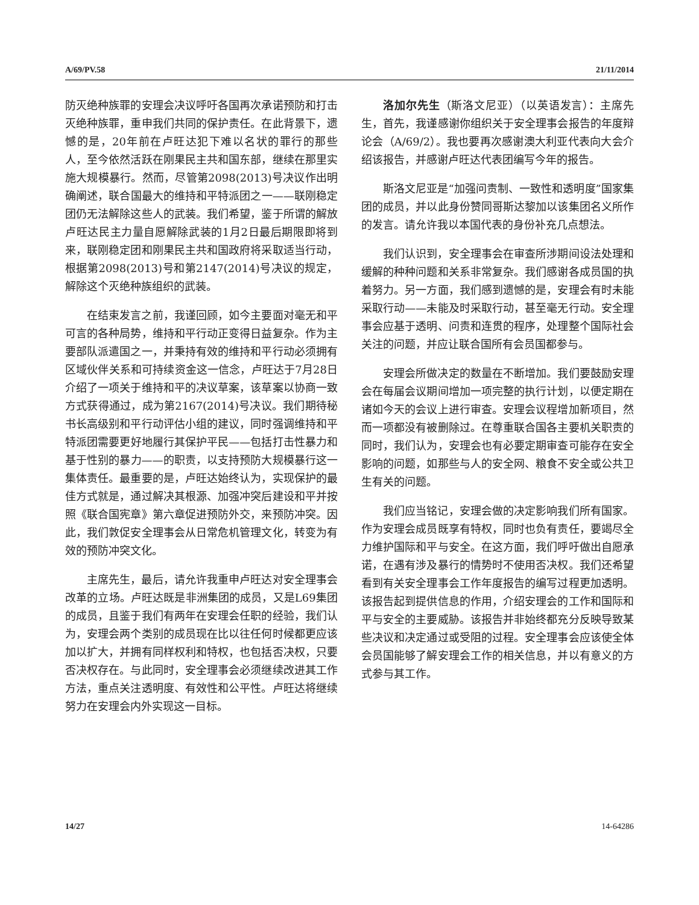A/69/PV.58 21/11/2014
防灭绝种族罪的安理会决议呼吁各国再次承诺预防和打击灭绝种族罪，重申我们共同的保护责任。在此背景下，遗憾的是，20年前在卢旺达犯下难以名状的罪行的那些人，至今依然活跃在刚果民主共和国东部，继续在那里实施大规模暴行。然而，尽管第2098(2013)号决议作出明确阐述，联合国最大的维持和平特派团之一——联刚稳定团仍无法解除这些人的武装。我们希望，鉴于所谓的解放卢旺达民主力量自愿解除武装的1月2日最后期限即将到来，联刚稳定团和刚果民主共和国政府将采取适当行动，根据第2098(2013)号和第2147(2014)号决议的规定，解除这个灭绝种族组织的武装。
在结束发言之前，我谨回顾，如今主要面对毫无和平可言的各种局势，维持和平行动正变得日益复杂。作为主要部队派遣国之一，并秉持有效的维持和平行动必须拥有区域伙伴关系和可持续资金这一信念，卢旺达于7月28日介绍了一项关于维持和平的决议草案，该草案以协商一致方式获得通过，成为第2167(2014)号决议。我们期待秘书长高级别和平行动评估小组的建议，同时强调维持和平特派团需要更好地履行其保护平民——包括打击性暴力和基于性别的暴力——的职责，以支持预防大规模暴行这一集体责任。最重要的是，卢旺达始终认为，实现保护的最佳方式就是，通过解决其根源、加强冲突后建设和平并按照《联合国宪章》第六章促进预防外交，来预防冲突。因此，我们敦促安全理事会从日常危机管理文化，转变为有效的预防冲突文化。
主席先生，最后，请允许我重申卢旺达对安全理事会改革的立场。卢旺达既是非洲集团的成员，又是L69集团的成员，且鉴于我们有两年在安理会任职的经验，我们认为，安理会两个类别的成员现在比以往任何时候都更应该加以扩大，并拥有同样权利和特权，也包括否决权，只要否决权存在。与此同时，安全理事会必须继续改进其工作方法，重点关注透明度、有效性和公平性。卢旺达将继续努力在安理会内外实现这一目标。
洛加尔先生（斯洛文尼亚）（以英语发言）：主席先生，首先，我谨感谢你组织关于安全理事会报告的年度辩论会（A/69/2）。我也要再次感谢澳大利亚代表向大会介绍该报告，并感谢卢旺达代表团编写今年的报告。
斯洛文尼亚是“加强问责制、一致性和透明度”国家集团的成员，并以此身份赞同哥斯达黎加以该集团名义所作的发言。请允许我以本国代表的身份补充几点想法。
我们认识到，安全理事会在审查所涉期间设法处理和缓解的种种问题和关系非常复杂。我们感谢各成员国的执着努力。另一方面，我们感到遗憾的是，安理会有时未能采取行动——未能及时采取行动，甚至毫无行动。安全理事会应基于透明、问责和连贯的程序，处理整个国际社会关注的问题，并应让联合国所有会员国都参与。
安理会所做决定的数量在不断增加。我们要鼓励安理会在每届会议期间增加一项完整的执行计划，以便定期在诸如今天的会议上进行审查。安理会议程增加新项目，然而一项都没有被删除过。在尊重联合国各主要机关职责的同时，我们认为，安理会也有必要定期审查可能存在安全影响的问题，如那些与人的安全网、粮食不安全或公共卫生有关的问题。
我们应当铭记，安理会做的决定影响我们所有国家。作为安理会成员既享有特权，同时也负有责任，要竭尽全力维护国际和平与安全。在这方面，我们呼吁做出自愿承诺，在遇有涉及暴行的情势时不使用否决权。我们还希望看到有关安全理事会工作年度报告的编写过程更加透明。该报告起到提供信息的作用，介绍安理会的工作和国际和平与安全的主要威胁。该报告并非始终都充分反映导致某些决议和决定通过或受阻的过程。安全理事会应该使全体会员国能够了解安理会工作的相关信息，并以有意义的方式参与其工作。
14/27 14-64286